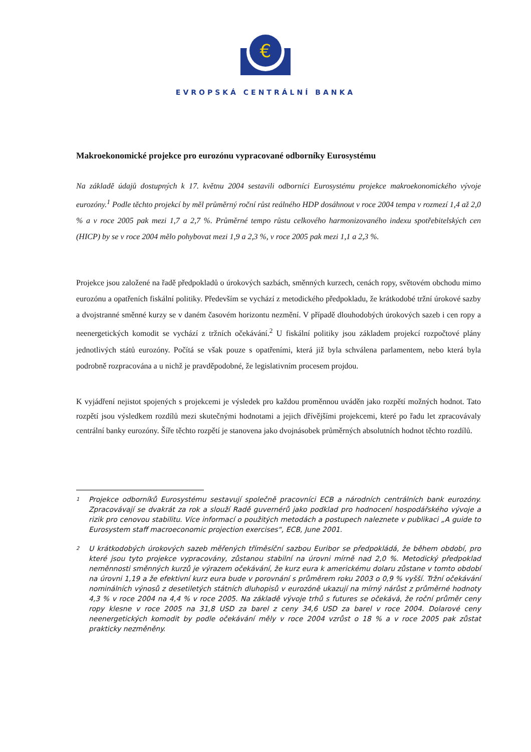€
EVROPSKÁ CENTRÁLNÍ BANKA
Makroekonomické projekce pro eurozónu vypracované odborníky Eurosystému
Na základě údajů dostupných k 17. květnu 2004 sestavili odborníci Eurosystému projekce makroekonomického vývoje eurozóny.<sup>1</sup> Podle těchto projekcí by měl průměrný roční růst reálného HDP dosáhnout v roce 2004 tempa v rozmezí 1,4 až 2,0 % a v roce 2005 pak mezi 1,7 a 2,7 %. Průměrné tempo růstu celkového harmonizovaného indexu spotřebitelských cen (HICP) by se v roce 2004 mělo pohybovat mezi 1,9 a 2,3 %, v roce 2005 pak mezi 1,1 a 2,3 %.
Projekce jsou založené na řadě předpokladů o úrokových sazbách, směnných kurzech, cenách ropy, světovém obchodu mimo eurozónu a opatřeních fiskální politiky. Především se vychází z metodického předpokladu, že krátkodobé tržní úrokové sazby a dvojstranné směnné kurzy se v daném časovém horizontu nezmění. V případě dlouhodobých úrokových sazeb i cen ropy a neenergetických komodit se vychází z tržních očekávání.<sup>2</sup> U fiskální politiky jsou základem projekcí rozpočtové plány jednotlivých států eurozóny. Počítá se však pouze s opatřeními, která již byla schválena parlamentem, nebo která byla podrobně rozpracována a u nichž je pravděpodobné, že legislativním procesem projdou.
K vyjádření nejistot spojených s projekcemi je výsledek pro každou proměnnou uváděn jako rozpětí možných hodnot. Tato rozpětí jsou výsledkem rozdílů mezi skutečnými hodnotami a jejich dřívějšími projekcemi, které po řadu let zpracovávaly centrální banky eurozóny. Šíře těchto rozpětí je stanovena jako dvojnásobek průměrných absolutních hodnot těchto rozdílů.
1
Projekce odborníků Eurosystému sestavují společně pracovníci ECB a národních centrálních bank eurozóny. Zpracovávají se dvakrát za rok a slouží Radě guvernérů jako podklad pro hodnocení hospodářského vývoje a rizik pro cenovou stabilitu. Více informací o použitých metodách a postupech naleznete v publikaci „A guide to Eurosystem staff macroeconomic projection exercises“, ECB, June 2001.
2
U krátkodobých úrokových sazeb měřených tříměsíční sazbou Euribor se předpokládá, že během období, pro které jsou tyto projekce vypracovány, zůstanou stabilní na úrovni mírně nad 2,0 %. Metodický předpoklad neměnnosti směnných kurzů je výrazem očekávání, že kurz eura k americkému dolaru zůstane v tomto období na úrovni 1,19 a že efektivní kurz eura bude v porovnání s průměrem roku 2003 o 0,9 % vyšší. Tržní očekávání nominálních výnosů z desetiletých státních dluhopisů v eurozóně ukazují na mírný nárůst z průměrné hodnoty 4,3 % v roce 2004 na 4,4 % v roce 2005. Na základě vývoje trhů s futures se očekává, že roční průměr ceny ropy klesne v roce 2005 na 31,8 USD za barel z ceny 34,6 USD za barel v roce 2004. Dolarové ceny neenergetických komodit by podle očekávání měly v roce 2004 vzrůst o 18 % a v roce 2005 pak zůstat prakticky nezměněny.